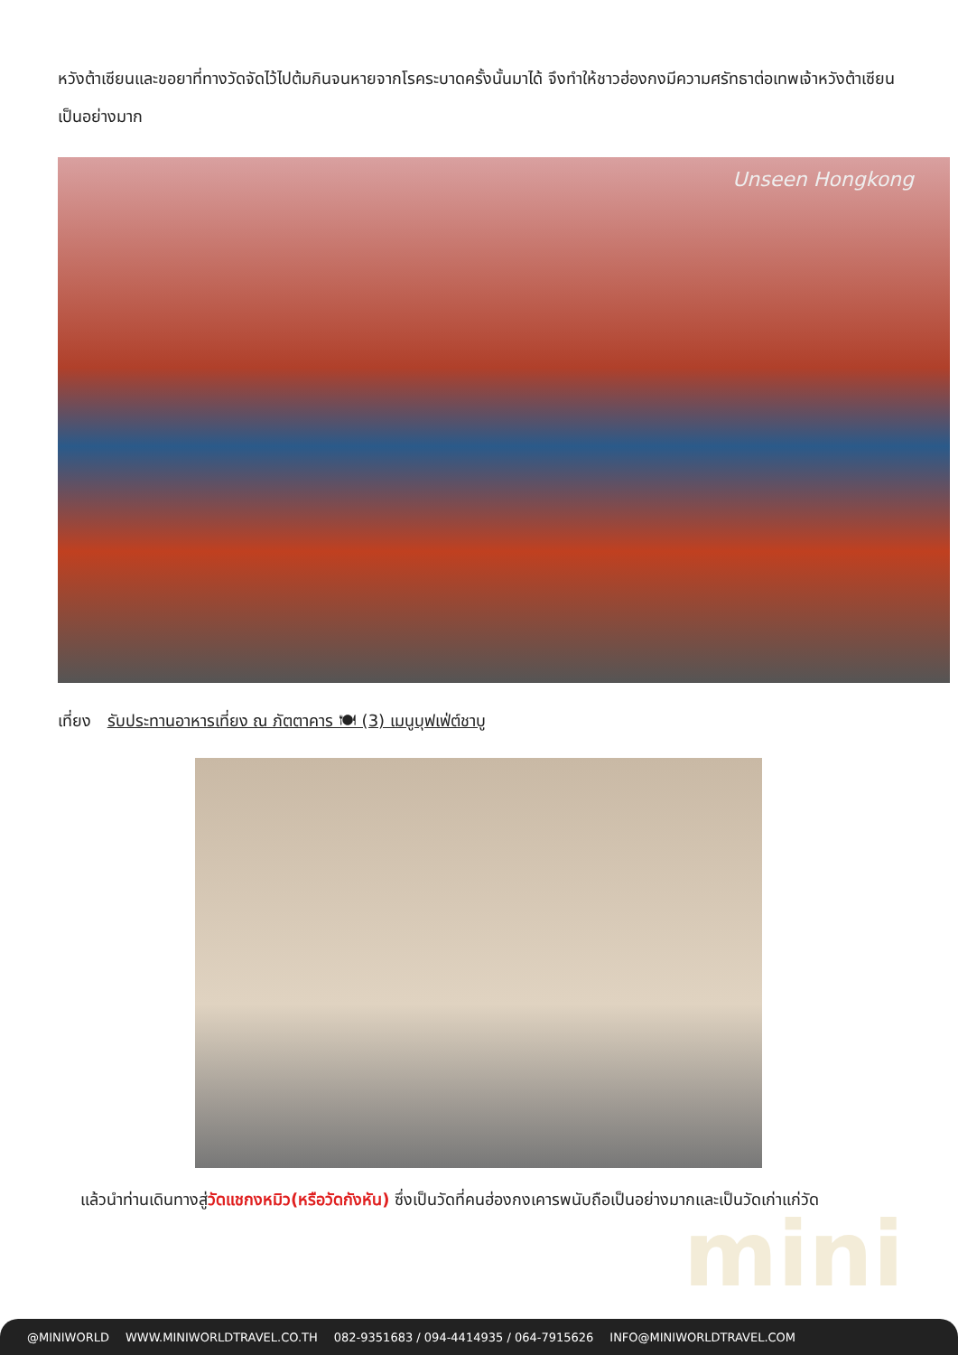หวังต้าเซียนและขอยาที่ทางวัดจัดไว้ไปต้มกินจนหายจากโรคระบาดครั้งนั้นมาได้ จึงทำให้ชาวฮ่องกงมีความศรัทธาต่อเทพเจ้าหวังต้าเซียนเป็นอย่างมาก
Unseen Hongkong
เที่ยง รับประทานอาหารเที่ยง ณ ภัตตาคาร 🍽 (3) เมนูบุฟเฟ่ต์ชาบู
mini
แล้วนำท่านเดินทางสู่วัดแชกงหมิว(หรือวัดกังหัน) ซึ่งเป็นวัดที่คนฮ่องกงเคารพนับถือเป็นอย่างมากและเป็นวัดเก่าแก่วัด
@MINIWORLD WWW.MINIWORLDTRAVEL.CO.TH 082-9351683 / 094-4414935 / 064-7915626 INFO@MINIWORLDTRAVEL.COM